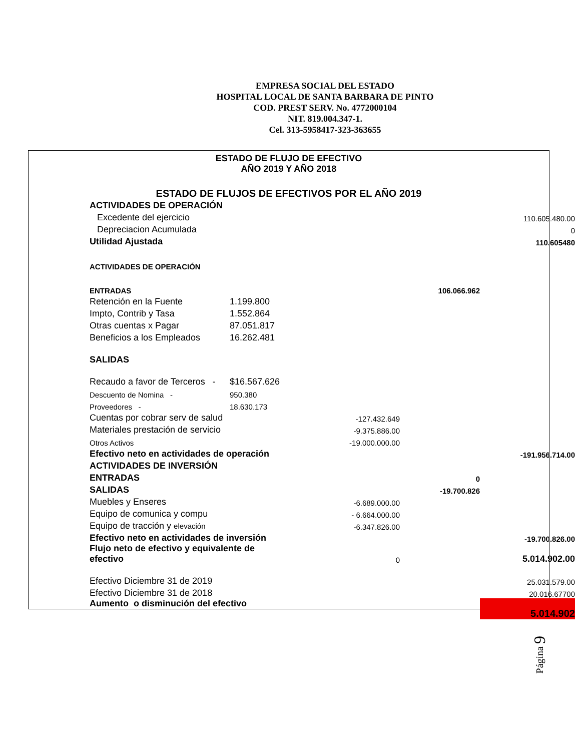EMPRESA SOCIAL DEL ESTADO
HOSPITAL LOCAL DE SANTA BARBARA DE PINTO
COD. PREST SERV. No. 4772000104
NIT. 819.004.347-1.
Cel. 313-5958417-323-363655
ESTADO DE FLUJO DE EFECTIVO
AÑO 2019 Y AÑO 2018
ESTADO DE FLUJOS DE EFECTIVOS POR EL AÑO 2019
| ACTIVIDADES DE OPERACIÓN | | | | |
| Excedente del ejercicio | | | | 110.605.480.00 |
| Depreciacion Acumulada | | | | 0 |
| Utilidad Ajustada | | | | 110.605480 |
| ACTIVIDADES DE OPERACIÓN | | | | |
| ENTRADAS | | | 106.066.962 | |
| Retención en la Fuente | 1.199.800 | | | |
| Impto, Contrib y Tasa | 1.552.864 | | | |
| Otras cuentas x Pagar | 87.051.817 | | | |
| Beneficios a los Empleados | 16.262.481 | | | |
| SALIDAS | | | | |
| Recaudo a favor de Terceros - | $16.567.626 | | | |
| Descuento de Nomina - | 950.380 | | | |
| Proveedores - | 18.630.173 | | | |
| Cuentas por cobrar serv de salud | | -127.432.649 | | |
| Materiales prestación de servicio | | -9.375.886.00 | | |
| Otros Activos | | -19.000.000.00 | | |
| Efectivo neto en actividades de operación | | | | -191.956.714.00 |
| ACTIVIDADES DE INVERSIÓN | | | | |
| ENTRADAS | | | 0 | |
| SALIDAS | | | -19.700.826 | |
| Muebles y Enseres | | -6.689.000.00 | | |
| Equipo de comunica y compu | | - 6.664.000.00 | | |
| Equipo de tracción y elevación | | -6.347.826.00 | | |
| Efectivo neto en actividades de inversión | | | | -19.700.826.00 |
| Flujo neto de efectivo y equivalente de efectivo | | 0 | | 5.014.902.00 |
| Efectivo Diciembre 31 de 2019 | | | | 25.031.579.00 |
| Efectivo Diciembre 31 de 2018 | | | | 20.016.67700 |
| Aumento o disminución del efectivo | | | | 5.014.902 |
Página 9